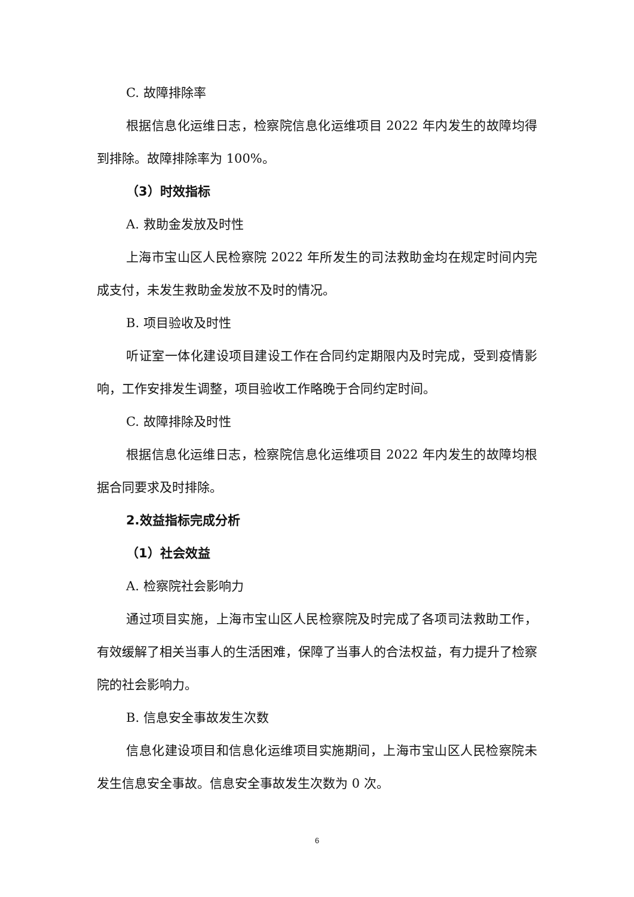C. 故障排除率
根据信息化运维日志，检察院信息化运维项目 2022 年内发生的故障均得到排除。故障排除率为 100%。
（3）时效指标
A. 救助金发放及时性
上海市宝山区人民检察院 2022 年所发生的司法救助金均在规定时间内完成支付，未发生救助金发放不及时的情况。
B. 项目验收及时性
听证室一体化建设项目建设工作在合同约定期限内及时完成，受到疫情影响，工作安排发生调整，项目验收工作略晚于合同约定时间。
C. 故障排除及时性
根据信息化运维日志，检察院信息化运维项目 2022 年内发生的故障均根据合同要求及时排除。
2.效益指标完成分析
（1）社会效益
A. 检察院社会影响力
通过项目实施，上海市宝山区人民检察院及时完成了各项司法救助工作，有效缓解了相关当事人的生活困难，保障了当事人的合法权益，有力提升了检察院的社会影响力。
B. 信息安全事故发生次数
信息化建设项目和信息化运维项目实施期间，上海市宝山区人民检察院未发生信息安全事故。信息安全事故发生次数为 0 次。
6